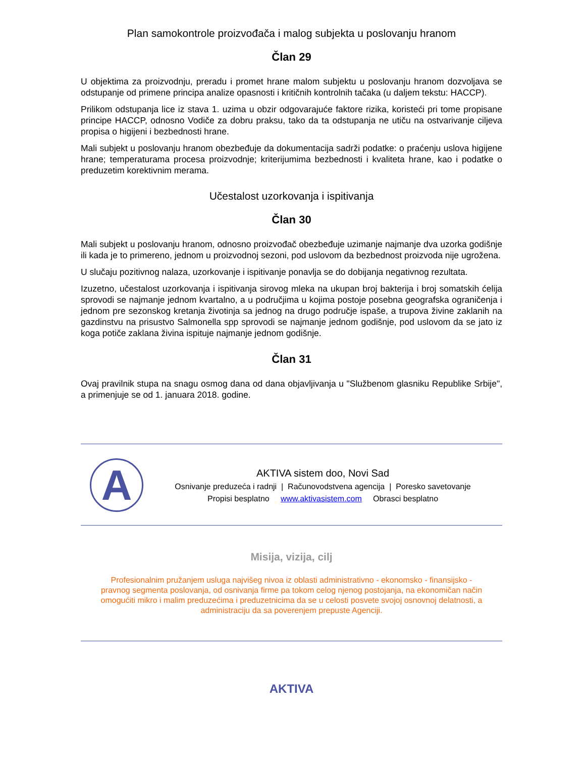Plan samokontrole proizvođača i malog subjekta u poslovanju hranom
Član 29
U objektima za proizvodnju, preradu i promet hrane malom subjektu u poslovanju hranom dozvoljava se odstupanje od primene principa analize opasnosti i kritičnih kontrolnih tačaka (u daljem tekstu: HACCP).
Prilikom odstupanja lice iz stava 1. uzima u obzir odgovarajuće faktore rizika, koristeći pri tome propisane principe HACCP, odnosno Vodiče za dobru praksu, tako da ta odstupanja ne utiču na ostvarivanje ciljeva propisa o higijeni i bezbednosti hrane.
Mali subjekt u poslovanju hranom obezbeđuje da dokumentacija sadrži podatke: o praćenju uslova higijene hrane; temperaturama procesa proizvodnje; kriterijumima bezbednosti i kvaliteta hrane, kao i podatke o preduzetim korektivnim merama.
Učestalost uzorkovanja i ispitivanja
Član 30
Mali subjekt u poslovanju hranom, odnosno proizvođač obezbeđuje uzimanje najmanje dva uzorka godišnje ili kada je to primereno, jednom u proizvodnoj sezoni, pod uslovom da bezbednost proizvoda nije ugrožena.
U slučaju pozitivnog nalaza, uzorkovanje i ispitivanje ponavlja se do dobijanja negativnog rezultata.
Izuzetno, učestalost uzorkovanja i ispitivanja sirovog mleka na ukupan broj bakterija i broj somatskih ćelija sprovodi se najmanje jednom kvartalno, a u područjima u kojima postoje posebna geografska ograničenja i jednom pre sezonskog kretanja životinja sa jednog na drugo područje ispaše, a trupova živine zaklanih na gazdinstvu na prisustvo Salmonella spp sprovodi se najmanje jednom godišnje, pod uslovom da se jato iz koga potiče zaklana živina ispituje najmanje jednom godišnje.
Član 31
Ovaj pravilnik stupa na snagu osmog dana od dana objavljivanja u "Službenom glasniku Republike Srbije", a primenjuje se od 1. januara 2018. godine.
A
AKTIVA sistem doo, Novi Sad
Osnivanje preduzeća i radnji | Računovodstvena agencija | Poresko savetovanje
Propisi besplatno www.aktivasistem.com Obrasci besplatno
Misija, vizija, cilj
Profesionalnim pružanjem usluga najvišeg nivoa iz oblasti administrativno - ekonomsko - finansijsko - pravnog segmenta poslovanja, od osnivanja firme pa tokom celog njenog postojanja, na ekonomičan način omogućiti mikro i malim preduzećima i preduzetnicima da se u celosti posvete svojoj osnovnoj delatnosti, a administraciju da sa poverenjem prepuste Agenciji.
AKTIVA